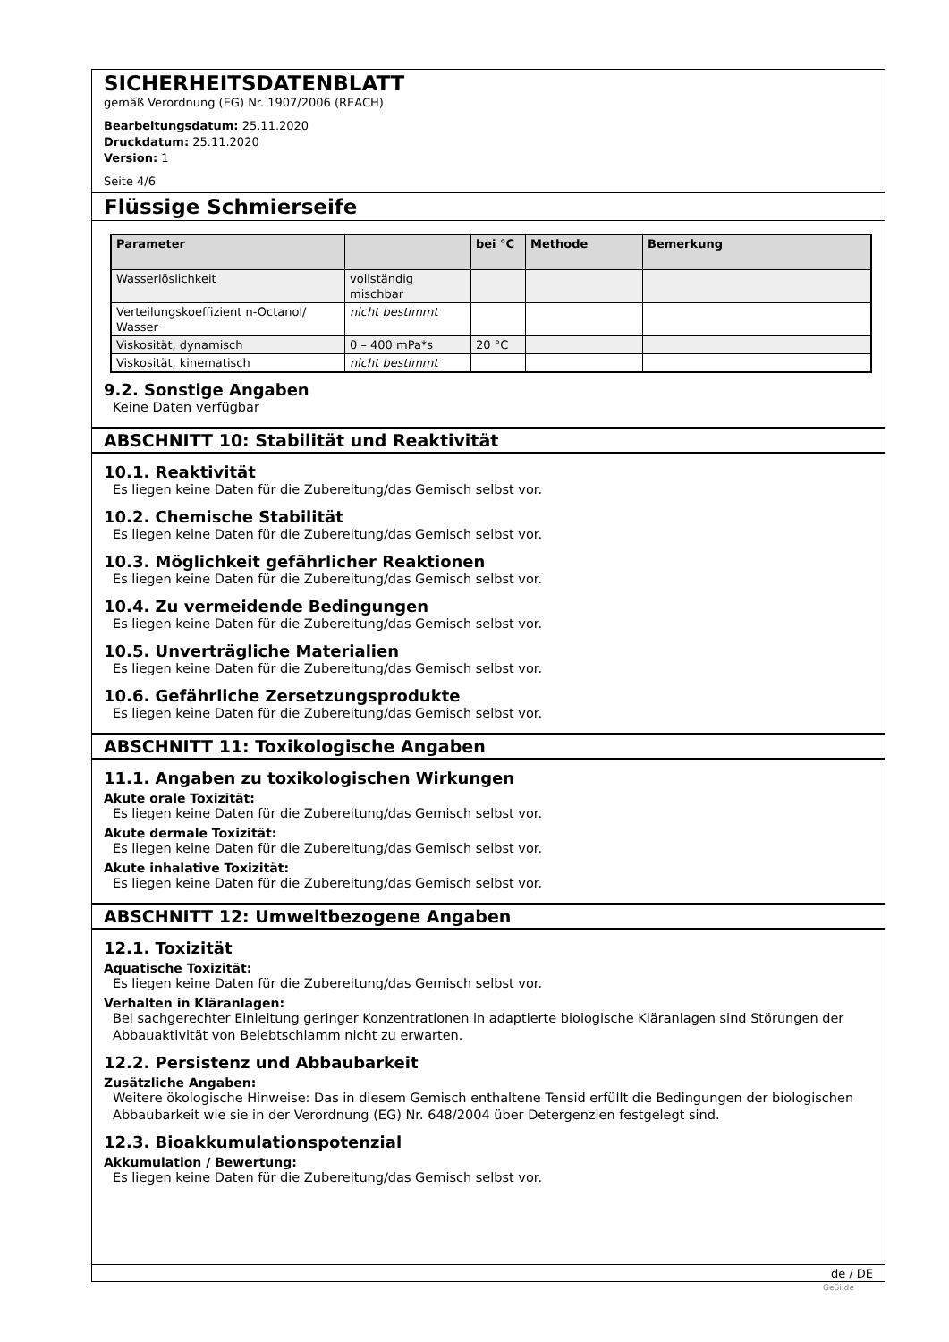SICHERHEITSDATENBLATT
gemäß Verordnung (EG) Nr. 1907/2006 (REACH)
Bearbeitungsdatum: 25.11.2020
Druckdatum: 25.11.2020
Version: 1
Seite 4/6
Flüssige Schmierseife
| Parameter | | bei °C | Methode | Bemerkung |
| --- | --- | --- | --- | --- |
| Wasserlöslichkeit | vollständig mischbar | | | |
| Verteilungskoeffizient n-Octanol/ Wasser | nicht bestimmt | | | |
| Viskosität, dynamisch | 0 – 400 mPa*s | 20 °C | | |
| Viskosität, kinematisch | nicht bestimmt | | | |
9.2. Sonstige Angaben
Keine Daten verfügbar
ABSCHNITT 10: Stabilität und Reaktivität
10.1. Reaktivität
Es liegen keine Daten für die Zubereitung/das Gemisch selbst vor.
10.2. Chemische Stabilität
Es liegen keine Daten für die Zubereitung/das Gemisch selbst vor.
10.3. Möglichkeit gefährlicher Reaktionen
Es liegen keine Daten für die Zubereitung/das Gemisch selbst vor.
10.4. Zu vermeidende Bedingungen
Es liegen keine Daten für die Zubereitung/das Gemisch selbst vor.
10.5. Unverträgliche Materialien
Es liegen keine Daten für die Zubereitung/das Gemisch selbst vor.
10.6. Gefährliche Zersetzungsprodukte
Es liegen keine Daten für die Zubereitung/das Gemisch selbst vor.
ABSCHNITT 11: Toxikologische Angaben
11.1. Angaben zu toxikologischen Wirkungen
Akute orale Toxizität:
Es liegen keine Daten für die Zubereitung/das Gemisch selbst vor.
Akute dermale Toxizität:
Es liegen keine Daten für die Zubereitung/das Gemisch selbst vor.
Akute inhalative Toxizität:
Es liegen keine Daten für die Zubereitung/das Gemisch selbst vor.
ABSCHNITT 12: Umweltbezogene Angaben
12.1. Toxizität
Aquatische Toxizität:
Es liegen keine Daten für die Zubereitung/das Gemisch selbst vor.
Verhalten in Kläranlagen:
Bei sachgerechter Einleitung geringer Konzentrationen in adaptierte biologische Kläranlagen sind Störungen der Abbauaktivität von Belebtschlamm nicht zu erwarten.
12.2. Persistenz und Abbaubarkeit
Zusätzliche Angaben:
Weitere ökologische Hinweise: Das in diesem Gemisch enthaltene Tensid erfüllt die Bedingungen der biologischen Abbaubarkeit wie sie in der Verordnung (EG) Nr. 648/2004 über Detergenzien festgelegt sind.
12.3. Bioakkumulationspotenzial
Akkumulation / Bewertung:
Es liegen keine Daten für die Zubereitung/das Gemisch selbst vor.
de / DE
GeSi.de